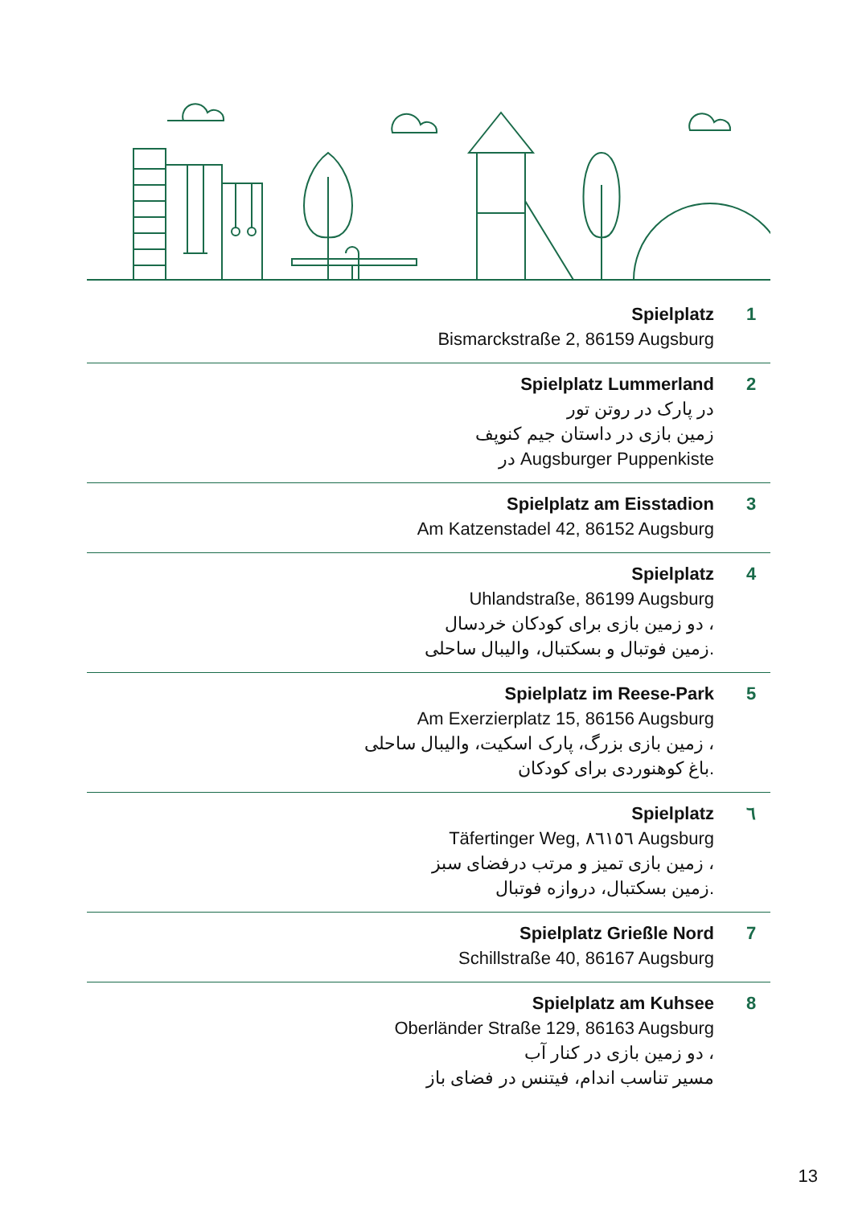Spielplatz
Bismarckstraße 2, 86159 Augsburg
1
Spielplatz Lummerland
در پارک در روتن تور
زمین بازی در داستان جیم کنوپف
در Augsburger Puppenkiste
2
Spielplatz am Eisstadion
Am Katzenstadel 42, 86152 Augsburg
3
Spielplatz
Uhlandstraße, 86199 Augsburg
دو زمین بازی برای کودکان خردسال ،
زمین فوتبال و بسکتبال، والیبال ساحلی.
4
Spielplatz im Reese-Park
Am Exerzierplatz 15, 86156 Augsburg
زمین بازی بزرگ، پارک اسکیت، والیبال ساحلی ،
باغ کوهنوردی برای کودکان.
5
Spielplatz
Täfertinger Weg, ٨٦١٥٦ Augsburg
زمین بازی تمیز و مرتب درفضای سبز ،
زمین بسکتبال، دروازه فوتبال.
٦
Spielplatz Grießle Nord
Schillstraße 40, 86167 Augsburg
7
Spielplatz am Kuhsee
Oberländer Straße 129, 86163 Augsburg
دو زمین بازی در کنار آب ،
مسیر تناسب اندام، فیتنس در فضای باز
8
13